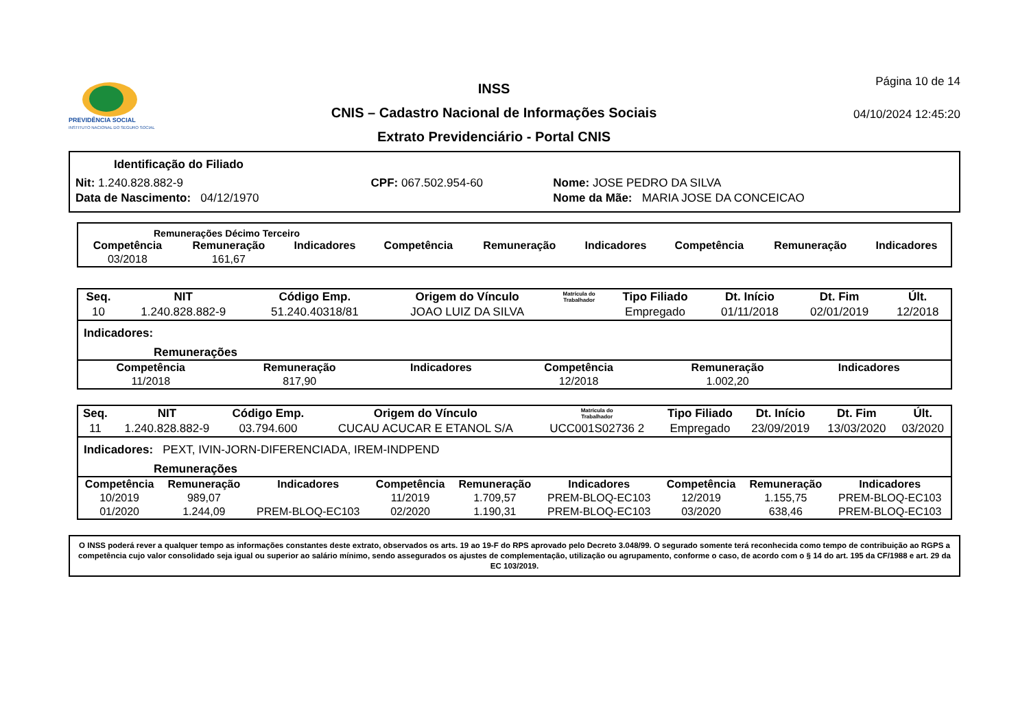PREVIDÊNCIA SOCIAL
INSTITUTO NACIONAL DO SEGURO SOCIAL
INSS
CNIS – Cadastro Nacional de Informações Sociais
Extrato Previdenciário - Portal CNIS
Página 10 de 14
04/10/2024 12:45:20
Identificação do Filiado
| Nit: 1.240.828.882-9 | CPF: 067.502.954-60 | Nome: JOSE PEDRO DA SILVA |
| Data de Nascimento: 04/12/1970 | | Nome da Mãe: MARIA JOSE DA CONCEICAO |
Remunerações Décimo Terceiro
| Competência | Remuneração | Indicadores | Competência | Remuneração | Indicadores | Competência | Remuneração | Indicadores |
| --- | --- | --- | --- | --- | --- | --- | --- | --- |
| 03/2018 | 161,67 | | | | | | | |
| Seq. | NIT | Código Emp. | Origem do Vínculo | Matrícula do Trabalhador | Tipo Filiado | Dt. Início | Dt. Fim | Últ. |
| --- | --- | --- | --- | --- | --- | --- | --- | --- |
| 10 | 1.240.828.882-9 | 51.240.40318/81 | JOAO LUIZ DA SILVA | | Empregado | 01/11/2018 | 02/01/2019 | 12/2018 |
Indicadores:
Remunerações
| Competência | Remuneração | Indicadores | Competência | Remuneração | Indicadores | | | |
| --- | --- | --- | --- | --- | --- | --- | --- | --- |
| 11/2018 | 817,90 | | 12/2018 | 1.002,20 | | | | |
| Seq. | NIT | Código Emp. | Origem do Vínculo | Matrícula do Trabalhador | Tipo Filiado | Dt. Início | Dt. Fim | Últ. |
| --- | --- | --- | --- | --- | --- | --- | --- | --- |
| 11 | 1.240.828.882-9 | 03.794.600 | CUCAU ACUCAR E ETANOL S/A | UCC001S02736 2 | Empregado | 23/09/2019 | 13/03/2020 | 03/2020 |
Indicadores: PEXT, IVIN-JORN-DIFERENCIADA, IREM-INDPEND
Remunerações
| Competência | Remuneração | Indicadores | Competência | Remuneração | Indicadores | Competência | Remuneração | Indicadores |
| --- | --- | --- | --- | --- | --- | --- | --- | --- |
| 10/2019 | 989,07 | | 11/2019 | 1.709,57 | PREM-BLOQ-EC103 | 12/2019 | 1.155,75 | PREM-BLOQ-EC103 |
| 01/2020 | 1.244,09 | PREM-BLOQ-EC103 | 02/2020 | 1.190,31 | PREM-BLOQ-EC103 | 03/2020 | 638,46 | PREM-BLOQ-EC103 |
O INSS poderá rever a qualquer tempo as informações constantes deste extrato, observados os arts. 19 ao 19-F do RPS aprovado pelo Decreto 3.048/99. O segurado somente terá reconhecida como tempo de contribuição ao RGPS a competência cujo valor consolidado seja igual ou superior ao salário mínimo, sendo assegurados os ajustes de complementação, utilização ou agrupamento, conforme o caso, de acordo com o § 14 do art. 195 da CF/1988 e art. 29 da EC 103/2019.